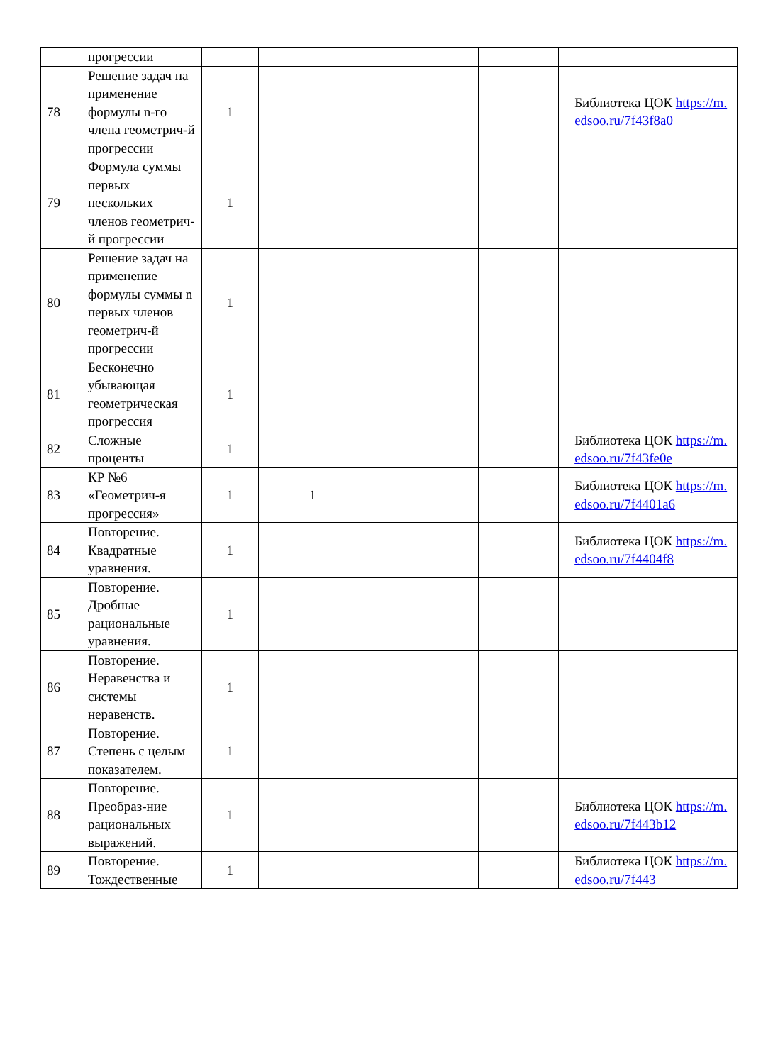| | прогрессии | | | | | |
| 78 | Решение задач на применение формулы n-го члена геометрич-й прогрессии | 1 | | | | Библиотека ЦОК https://m.edsoo.ru/7f43f8a0 |
| 79 | Формула суммы первых нескольких членов геометрич-й прогрессии | 1 | | | | |
| 80 | Решение задач на применение формулы суммы n первых членов геометрич-й прогрессии | 1 | | | | |
| 81 | Бесконечно убывающая геометрическая прогрессия | 1 | | | | |
| 82 | Сложные проценты | 1 | | | | Библиотека ЦОК https://m.edsoo.ru/7f43fe0e |
| 83 | КР №6 «Геометрич-я прогрессия» | 1 | 1 | | | Библиотека ЦОК https://m.edsoo.ru/7f4401a6 |
| 84 | Повторение. Квадратные уравнения. | 1 | | | | Библиотека ЦОК https://m.edsoo.ru/7f4404f8 |
| 85 | Повторение. Дробные рациональные уравнения. | 1 | | | | |
| 86 | Повторение. Неравенства и системы неравенств. | 1 | | | | |
| 87 | Повторение. Степень с целым показателем. | 1 | | | | |
| 88 | Повторение. Преобраз-ние рациональных выражений. | 1 | | | | Библиотека ЦОК https://m.edsoo.ru/7f443b12 |
| 89 | Повторение. Тождественные | 1 | | | | Библиотека ЦОК https://m.edsoo.ru/7f443 |